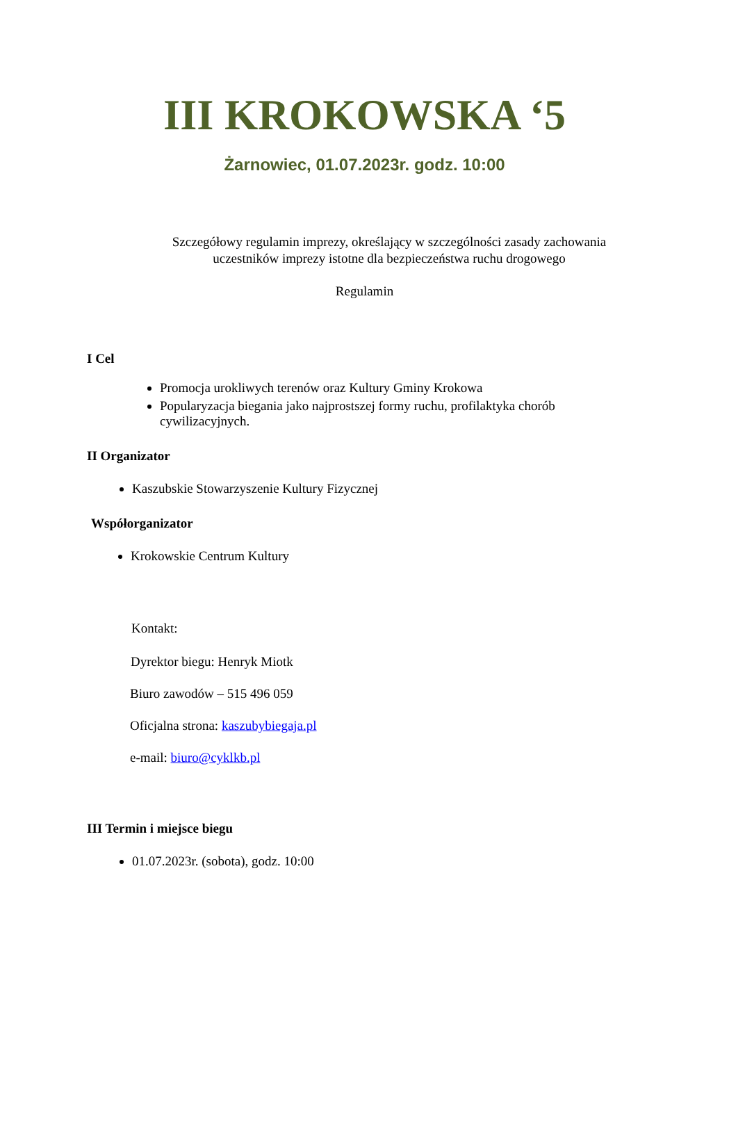III KROKOWSKA ‘5
Żarnowiec, 01.07.2023r. godz. 10:00
Szczegółowy regulamin imprezy, określający w szczególności zasady zachowania uczestników imprezy istotne dla bezpieczeństwa ruchu drogowego
Regulamin
I Cel
Promocja urokliwych terenów oraz Kultury Gminy Krokowa
Popularyzacja biegania jako najprostszej formy ruchu, profilaktyka chorób cywilizacyjnych.
II Organizator
Kaszubskie Stowarzyszenie Kultury Fizycznej
Współorganizator
Krokowskie Centrum Kultury
Kontakt:
Dyrektor biegu: Henryk Miotk
Biuro zawodów – 515 496 059
Oficjalna strona: kaszubybiegaja.pl
e-mail: biuro@cyklkb.pl
III Termin i miejsce biegu
01.07.2023r. (sobota), godz. 10:00